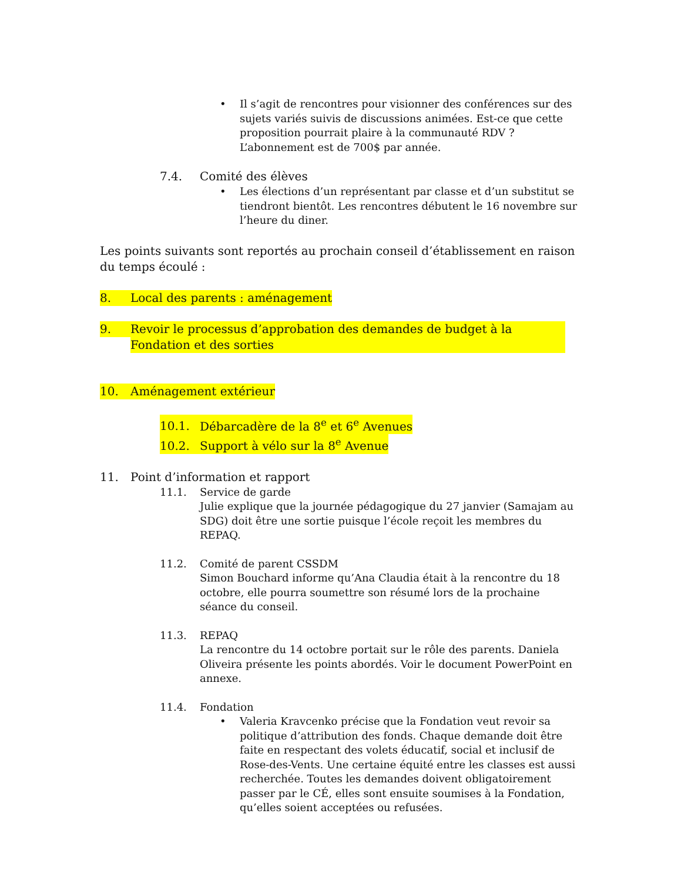• Il s’agit de rencontres pour visionner des conférences sur des sujets variés suivis de discussions animées. Est-ce que cette proposition pourrait plaire à la communauté RDV ? L’abonnement est de 700$ par année.
7.4. Comité des élèves
• Les élections d’un représentant par classe et d’un substitut se tiendront bientôt. Les rencontres débutent le 16 novembre sur l’heure du diner.
Les points suivants sont reportés au prochain conseil d’établissement en raison du temps écoulé :
8. Local des parents : aménagement
9. Revoir le processus d’approbation des demandes de budget à la Fondation et des sorties
10. Aménagement extérieur
10.1. Débarcadère de la 8<sup>e</sup> et 6<sup>e</sup> Avenues
10.2. Support à vélo sur la 8<sup>e</sup> Avenue
11. Point d’information et rapport
11.1. Service de garde
Julie explique que la journée pédagogique du 27 janvier (Samajam au SDG) doit être une sortie puisque l’école reçoit les membres du REPAQ.
11.2. Comité de parent CSSDM
Simon Bouchard informe qu’Ana Claudia était à la rencontre du 18 octobre, elle pourra soumettre son résumé lors de la prochaine séance du conseil.
11.3. REPAQ
La rencontre du 14 octobre portait sur le rôle des parents. Daniela Oliveira présente les points abordés. Voir le document PowerPoint en annexe.
11.4. Fondation
• Valeria Kravcenko précise que la Fondation veut revoir sa politique d’attribution des fonds. Chaque demande doit être faite en respectant des volets éducatif, social et inclusif de Rose-des-Vents. Une certaine équité entre les classes est aussi recherchée. Toutes les demandes doivent obligatoirement passer par le CÉ, elles sont ensuite soumises à la Fondation, qu’elles soient acceptées ou refusées.